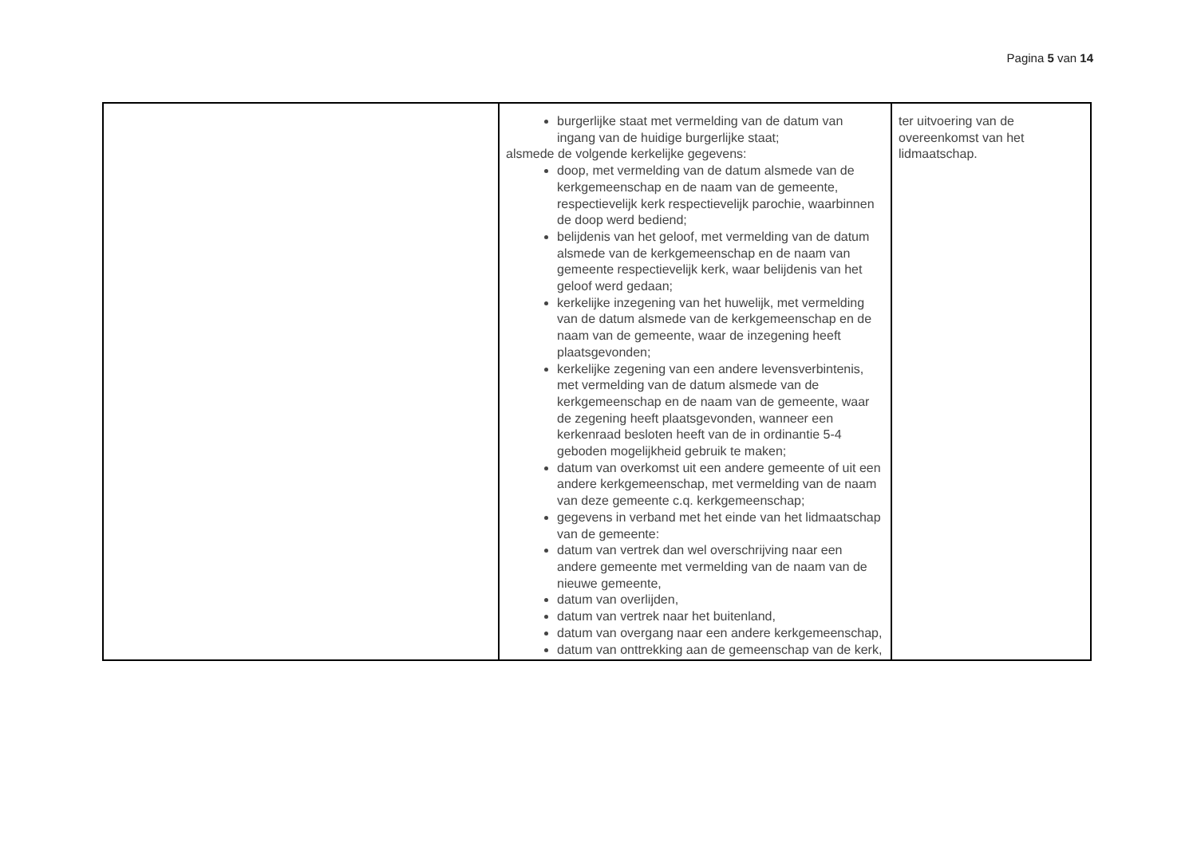Pagina 5 van 14
| | burgerlijke staat met vermelding van de datum van ingang van de huidige burgerlijke staat; alsmede de volgende kerkelijke gegevens: doop, met vermelding van de datum alsmede van de kerkgemeenschap en de naam van de gemeente, respectievelijk kerk respectievelijk parochie, waarbinnen de doop werd bediend; belijdenis van het geloof, met vermelding van de datum alsmede van de kerkgemeenschap en de naam van gemeente respectievelijk kerk, waar belijdenis van het geloof werd gedaan; kerkelijke inzegening van het huwelijk, met vermelding van de datum alsmede van de kerkgemeenschap en de naam van de gemeente, waar de inzegening heeft plaatsgevonden; kerkelijke zegening van een andere levensverbintenis, met vermelding van de datum alsmede van de kerkgemeenschap en de naam van de gemeente, waar de zegening heeft plaatsgevonden, wanneer een kerkenraad besloten heeft van de in ordinantie 5-4 geboden mogelijkheid gebruik te maken; datum van overkomst uit een andere gemeente of uit een andere kerkgemeenschap, met vermelding van de naam van deze gemeente c.q. kerkgemeenschap; gegevens in verband met het einde van het lidmaatschap van de gemeente: datum van vertrek dan wel overschrijving naar een andere gemeente met vermelding van de naam van de nieuwe gemeente, datum van overlijden, datum van vertrek naar het buitenland, datum van overgang naar een andere kerkgemeenschap, datum van onttrekking aan de gemeenschap van de kerk, | ter uitvoering van de overeenkomst van het lidmaatschap. |